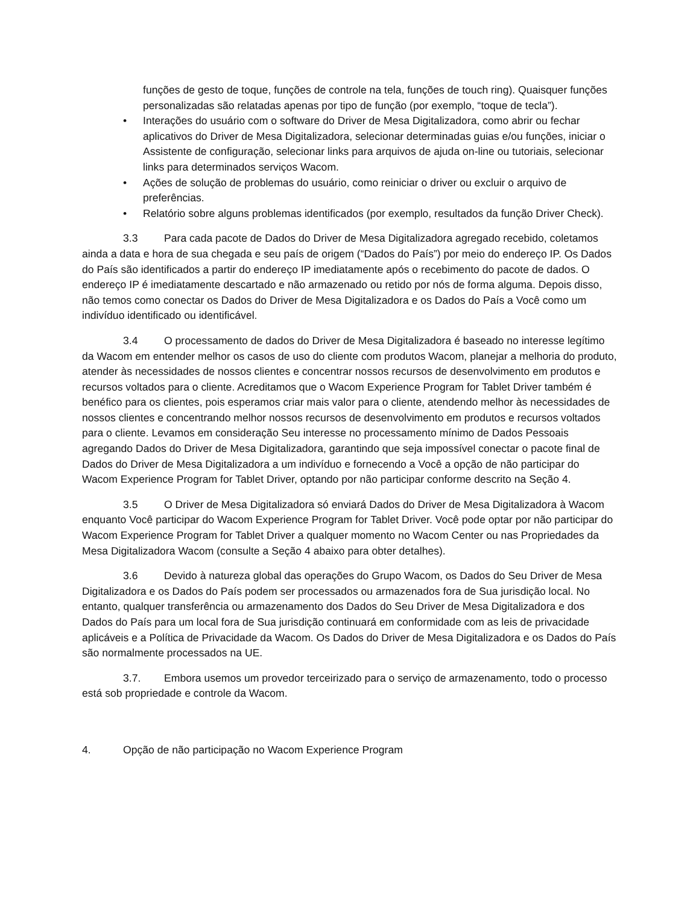funções de gesto de toque, funções de controle na tela, funções de touch ring). Quaisquer funções personalizadas são relatadas apenas por tipo de função (por exemplo, “toque de tecla”).
• Interações do usuário com o software do Driver de Mesa Digitalizadora, como abrir ou fechar aplicativos do Driver de Mesa Digitalizadora, selecionar determinadas guias e/ou funções, iniciar o Assistente de configuração, selecionar links para arquivos de ajuda on-line ou tutoriais, selecionar links para determinados serviços Wacom.
• Ações de solução de problemas do usuário, como reiniciar o driver ou excluir o arquivo de preferências.
• Relatório sobre alguns problemas identificados (por exemplo, resultados da função Driver Check).
3.3 Para cada pacote de Dados do Driver de Mesa Digitalizadora agregado recebido, coletamos ainda a data e hora de sua chegada e seu país de origem (“Dados do País”) por meio do endereço IP. Os Dados do País são identificados a partir do endereço IP imediatamente após o recebimento do pacote de dados. O endereço IP é imediatamente descartado e não armazenado ou retido por nós de forma alguma. Depois disso, não temos como conectar os Dados do Driver de Mesa Digitalizadora e os Dados do País a Você como um indivíduo identificado ou identificável.
3.4 O processamento de dados do Driver de Mesa Digitalizadora é baseado no interesse legítimo da Wacom em entender melhor os casos de uso do cliente com produtos Wacom, planejar a melhoria do produto, atender às necessidades de nossos clientes e concentrar nossos recursos de desenvolvimento em produtos e recursos voltados para o cliente. Acreditamos que o Wacom Experience Program for Tablet Driver também é benéfico para os clientes, pois esperamos criar mais valor para o cliente, atendendo melhor às necessidades de nossos clientes e concentrando melhor nossos recursos de desenvolvimento em produtos e recursos voltados para o cliente. Levamos em consideração Seu interesse no processamento mínimo de Dados Pessoais agregando Dados do Driver de Mesa Digitalizadora, garantindo que seja impossível conectar o pacote final de Dados do Driver de Mesa Digitalizadora a um indivíduo e fornecendo a Você a opção de não participar do Wacom Experience Program for Tablet Driver, optando por não participar conforme descrito na Seção 4.
3.5 O Driver de Mesa Digitalizadora só enviará Dados do Driver de Mesa Digitalizadora à Wacom enquanto Você participar do Wacom Experience Program for Tablet Driver. Você pode optar por não participar do Wacom Experience Program for Tablet Driver a qualquer momento no Wacom Center ou nas Propriedades da Mesa Digitalizadora Wacom (consulte a Seção 4 abaixo para obter detalhes).
3.6 Devido à natureza global das operações do Grupo Wacom, os Dados do Seu Driver de Mesa Digitalizadora e os Dados do País podem ser processados ou armazenados fora de Sua jurisdição local. No entanto, qualquer transferência ou armazenamento dos Dados do Seu Driver de Mesa Digitalizadora e dos Dados do País para um local fora de Sua jurisdição continuará em conformidade com as leis de privacidade aplicáveis e a Política de Privacidade da Wacom. Os Dados do Driver de Mesa Digitalizadora e os Dados do País são normalmente processados na UE.
3.7. Embora usemos um provedor terceirizado para o serviço de armazenamento, todo o processo está sob propriedade e controle da Wacom.
4. Opção de não participação no Wacom Experience Program